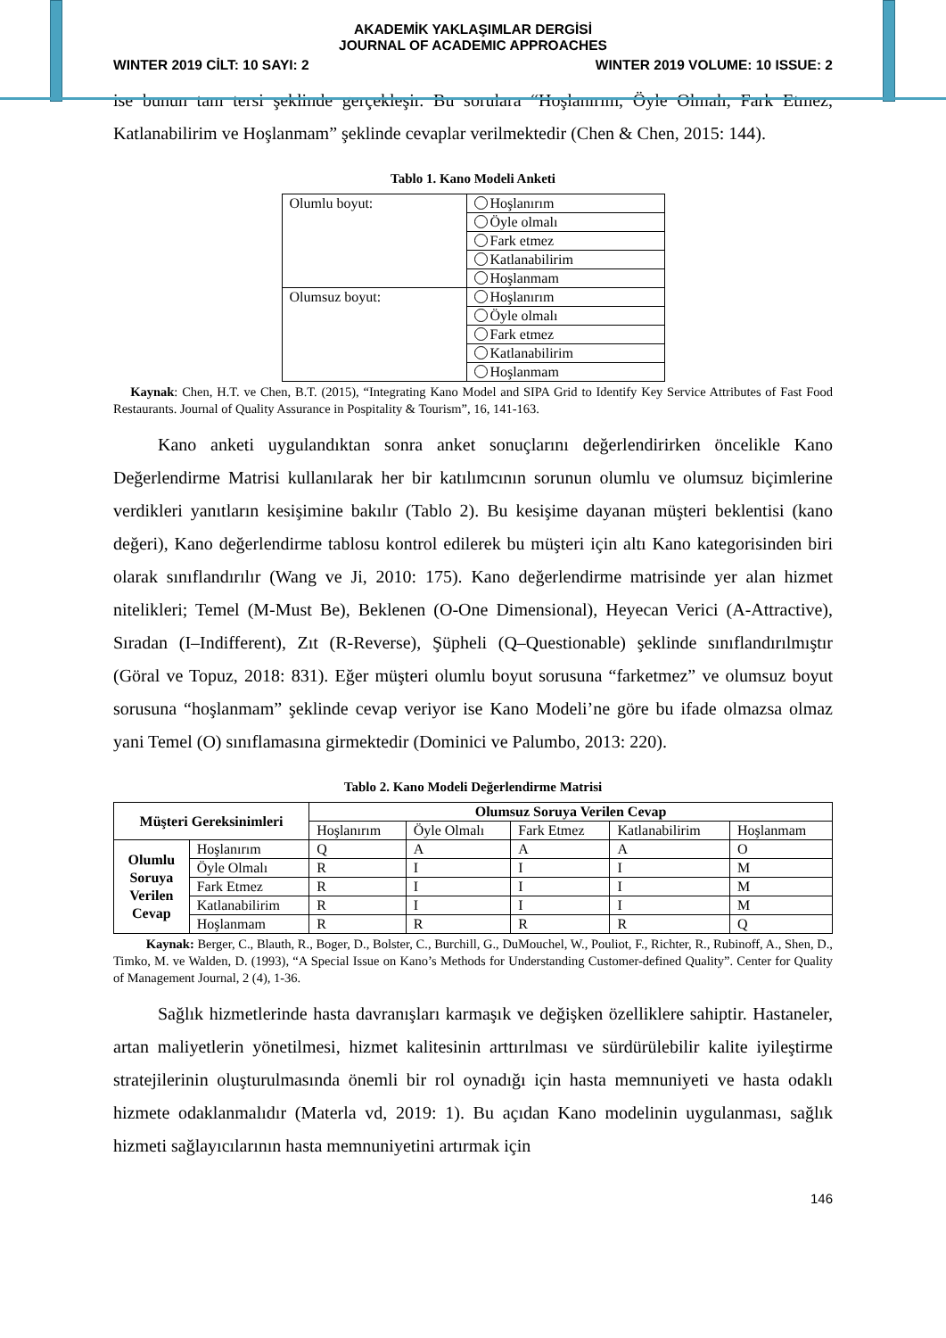AKADEMİK YAKLAŞIMLAR DERGİSİ
JOURNAL OF ACADEMIC APPROACHES
WINTER 2019 CİLT: 10 SAYI: 2 WINTER 2019 VOLUME: 10 ISSUE: 2
ise bunun tam tersi şeklinde gerçekleşir. Bu sorulara “Hoşlanırım, Öyle Olmalı, Fark Etmez, Katlanabilirim ve Hoşlanmam” şeklinde cevaplar verilmektedir (Chen & Chen, 2015: 144).
Tablo 1. Kano Modeli Anketi
| Olumlu boyut: | Hoşlanırım |
| | Öyle olmalı |
| | Fark etmez |
| | Katlanabilirim |
| | Hoşlanmam |
| Olumsuz boyut: | Hoşlanırım |
| | Öyle olmalı |
| | Fark etmez |
| | Katlanabilirim |
| | Hoşlanmam |
Kaynak: Chen, H.T. ve Chen, B.T. (2015), “Integrating Kano Model and SIPA Grid to Identify Key Service Attributes of Fast Food Restaurants. Journal of Quality Assurance in Pospitality & Tourism”, 16, 141-163.
Kano anketi uygulandıktan sonra anket sonuçlarını değerlendirirken öncelikle Kano Değerlendirme Matrisi kullanılarak her bir katılımcının sorunun olumlu ve olumsuz biçimlerine verdikleri yanıtların kesişimine bakılır (Tablo 2). Bu kesişime dayanan müşteri beklentisi (kano değeri), Kano değerlendirme tablosu kontrol edilerek bu müşteri için altı Kano kategorisinden biri olarak sınıflandırılır (Wang ve Ji, 2010: 175). Kano değerlendirme matrisinde yer alan hizmet nitelikleri; Temel (M-Must Be), Beklenen (O-One Dimensional), Heyecan Verici (A-Attractive), Sıradan (I–Indifferent), Zıt (R-Reverse), Şüpheli (Q–Questionable) şeklinde sınıflandırılmıştır (Göral ve Topuz, 2018: 831). Eğer müşteri olumlu boyut sorusuna “farketmez” ve olumsuz boyut sorusuna “hoşlanmam” şeklinde cevap veriyor ise Kano Modeli’ne göre bu ifade olmazsa olmaz yani Temel (O) sınıflamasına girmektedir (Dominici ve Palumbo, 2013: 220).
Tablo 2. Kano Modeli Değerlendirme Matrisi
| Müşteri Gereksinimleri | | Olumsuz Soruya Verilen Cevap | | | | |
| --- | --- | --- | --- | --- | --- | --- |
| | | Hoşlanırım | Öyle Olmalı | Fark Etmez | Katlanabilirim | Hoşlanmam |
| Olumlu Soruya Verilen Cevap | Hoşlanırım | Q | A | A | A | O |
| | Öyle Olmalı | R | I | I | I | M |
| | Fark Etmez | R | I | I | I | M |
| | Katlanabilirim | R | I | I | I | M |
| | Hoşlanmam | R | R | R | R | Q |
Kaynak: Berger, C., Blauth, R., Boger, D., Bolster, C., Burchill, G., DuMouchel, W., Pouliot, F., Richter, R., Rubinoff, A., Shen, D., Timko, M. ve Walden, D. (1993), “A Special Issue on Kano’s Methods for Understanding Customer-defined Quality”. Center for Quality of Management Journal, 2 (4), 1-36.
Sağlık hizmetlerinde hasta davranışları karmaşık ve değişken özelliklere sahiptir. Hastaneler, artan maliyetlerin yönetilmesi, hizmet kalitesinin arttırılması ve sürdürülebilir kalite iyileştirme stratejilerinin oluşturulmasında önemli bir rol oynadığı için hasta memnuniyeti ve hasta odaklı hizmete odaklanmalıdır (Materla vd, 2019: 1). Bu açıdan Kano modelinin uygulanması, sağlık hizmeti sağlayıcılarının hasta memnuniyetini artırmak için
146